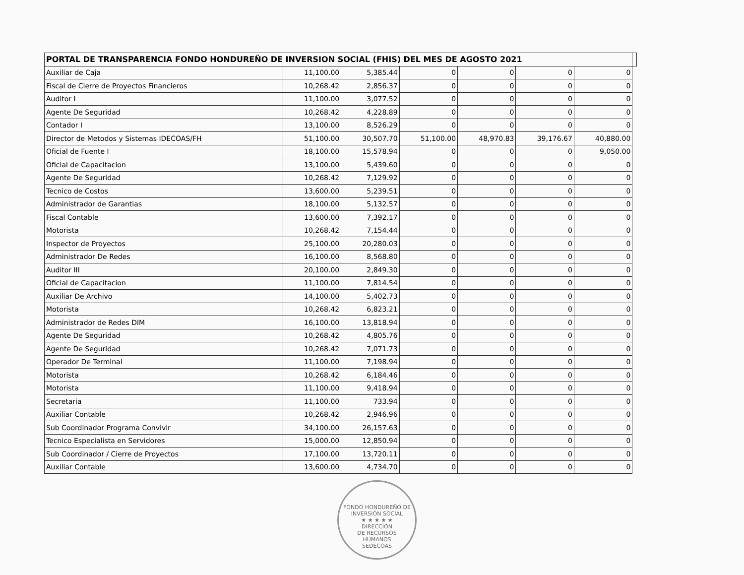| PORTAL DE TRANSPARENCIA FONDO HONDUREÑO DE INVERSION SOCIAL (FHIS) DEL MES DE AGOSTO 2021 | | | | | | | |
| --- | --- | --- | --- | --- | --- | --- | --- |
| Auxiliar de Caja | 11,100.00 | 5,385.44 | 0 | 0 | 0 | 0 | |
| Fiscal de Cierre de Proyectos Financieros | 10,268.42 | 2,856.37 | 0 | 0 | 0 | 0 | |
| Auditor I | 11,100.00 | 3,077.52 | 0 | 0 | 0 | 0 | |
| Agente De Seguridad | 10,268.42 | 4,228.89 | 0 | 0 | 0 | 0 | |
| Contador I | 13,100.00 | 8,526.29 | 0 | 0 | 0 | 0 | |
| Director de Metodos y Sistemas IDECOAS/FH | 51,100.00 | 30,507.70 | 51,100.00 | 48,970.83 | 39,176.67 | 40,880.00 | |
| Oficial de Fuente I | 18,100.00 | 15,578.94 | 0 | 0 | 0 | 9,050.00 | |
| Oficial de Capacitacion | 13,100.00 | 5,439.60 | 0 | 0 | 0 | 0 | |
| Agente De Seguridad | 10,268.42 | 7,129.92 | 0 | 0 | 0 | 0 | |
| Tecnico de Costos | 13,600.00 | 5,239.51 | 0 | 0 | 0 | 0 | |
| Administrador de Garantias | 18,100.00 | 5,132.57 | 0 | 0 | 0 | 0 | |
| Fiscal Contable | 13,600.00 | 7,392.17 | 0 | 0 | 0 | 0 | |
| Motorista | 10,268.42 | 7,154.44 | 0 | 0 | 0 | 0 | |
| Inspector de Proyectos | 25,100.00 | 20,280.03 | 0 | 0 | 0 | 0 | |
| Administrador De Redes | 16,100.00 | 8,568.80 | 0 | 0 | 0 | 0 | |
| Auditor III | 20,100.00 | 2,849.30 | 0 | 0 | 0 | 0 | |
| Oficial de Capacitacion | 11,100.00 | 7,814.54 | 0 | 0 | 0 | 0 | |
| Auxiliar De Archivo | 14,100.00 | 5,402.73 | 0 | 0 | 0 | 0 | |
| Motorista | 10,268.42 | 6,823.21 | 0 | 0 | 0 | 0 | |
| Administrador de Redes DIM | 16,100.00 | 13,818.94 | 0 | 0 | 0 | 0 | |
| Agente De Seguridad | 10,268.42 | 4,805.76 | 0 | 0 | 0 | 0 | |
| Agente De Seguridad | 10,268.42 | 7,071.73 | 0 | 0 | 0 | 0 | |
| Operador De Terminal | 11,100.00 | 7,198.94 | 0 | 0 | 0 | 0 | |
| Motorista | 10,268.42 | 6,184.46 | 0 | 0 | 0 | 0 | |
| Motorista | 11,100.00 | 9,418.94 | 0 | 0 | 0 | 0 | |
| Secretaria | 11,100.00 | 733.94 | 0 | 0 | 0 | 0 | |
| Auxiliar Contable | 10,268.42 | 2,946.96 | 0 | 0 | 0 | 0 | |
| Sub Coordinador Programa Convivir | 34,100.00 | 26,157.63 | 0 | 0 | 0 | 0 | |
| Tecnico Especialista en Servidores | 15,000.00 | 12,850.94 | 0 | 0 | 0 | 0 | |
| Sub Coordinador / Cierre de Proyectos | 17,100.00 | 13,720.11 | 0 | 0 | 0 | 0 | |
| Auxiliar Contable | 13,600.00 | 4,734.70 | 0 | 0 | 0 | 0 | |
FONDO HONDUREÑO DE INVERSIÓN SOCIAL
★ ★ ★ ★ ★
DIRECCIÓN
DE RECURSOS
HUMANOS
SEDECOAS